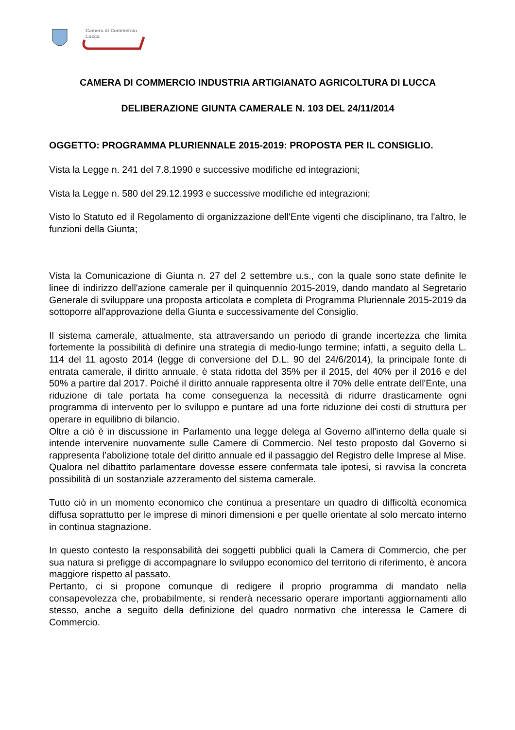Camera di Commercio
Lucca
CAMERA DI COMMERCIO INDUSTRIA ARTIGIANATO AGRICOLTURA DI LUCCA
DELIBERAZIONE GIUNTA CAMERALE N. 103 DEL 24/11/2014
OGGETTO: PROGRAMMA PLURIENNALE 2015-2019: PROPOSTA PER IL CONSIGLIO.
Vista la Legge n. 241 del 7.8.1990 e successive modifiche ed integrazioni;
Vista la Legge n. 580 del 29.12.1993 e successive modifiche ed integrazioni;
Visto lo Statuto ed il Regolamento di organizzazione dell'Ente vigenti che disciplinano, tra l'altro, le funzioni della Giunta;
Vista la Comunicazione di Giunta n. 27 del 2 settembre u.s., con la quale sono state definite le linee di indirizzo dell'azione camerale per il quinquennio 2015-2019, dando mandato al Segretario Generale di sviluppare una proposta articolata e completa di Programma Pluriennale 2015-2019 da sottoporre all'approvazione della Giunta e successivamente del Consiglio.
Il sistema camerale, attualmente, sta attraversando un periodo di grande incertezza che limita fortemente la possibilità di definire una strategia di medio-lungo termine; infatti, a seguito della L. 114 del 11 agosto 2014 (legge di conversione del D.L. 90 del 24/6/2014), la principale fonte di entrata camerale, il diritto annuale, è stata ridotta del 35% per il 2015, del 40% per il 2016 e del 50% a partire dal 2017. Poiché il diritto annuale rappresenta oltre il 70% delle entrate dell'Ente, una riduzione di tale portata ha come conseguenza la necessità di ridurre drasticamente ogni programma di intervento per lo sviluppo e puntare ad una forte riduzione dei costi di struttura per operare in equilibrio di bilancio.
Oltre a ciò è in discussione in Parlamento una legge delega al Governo all'interno della quale si intende intervenire nuovamente sulle Camere di Commercio. Nel testo proposto dal Governo si rappresenta l’abolizione totale del diritto annuale ed il passaggio del Registro delle Imprese al Mise.
Qualora nel dibattito parlamentare dovesse essere confermata tale ipotesi, si ravvisa la concreta possibilità di un sostanziale azzeramento del sistema camerale.
Tutto ciò in un momento economico che continua a presentare un quadro di difficoltà economica diffusa soprattutto per le imprese di minori dimensioni e per quelle orientate al solo mercato interno in continua stagnazione.
In questo contesto la responsabilità dei soggetti pubblici quali la Camera di Commercio, che per sua natura si prefigge di accompagnare lo sviluppo economico del territorio di riferimento, è ancora maggiore rispetto al passato.
Pertanto, ci si propone comunque di redigere il proprio programma di mandato nella consapevolezza che, probabilmente, si renderà necessario operare importanti aggiornamenti allo stesso, anche a seguito della definizione del quadro normativo che interessa le Camere di Commercio.